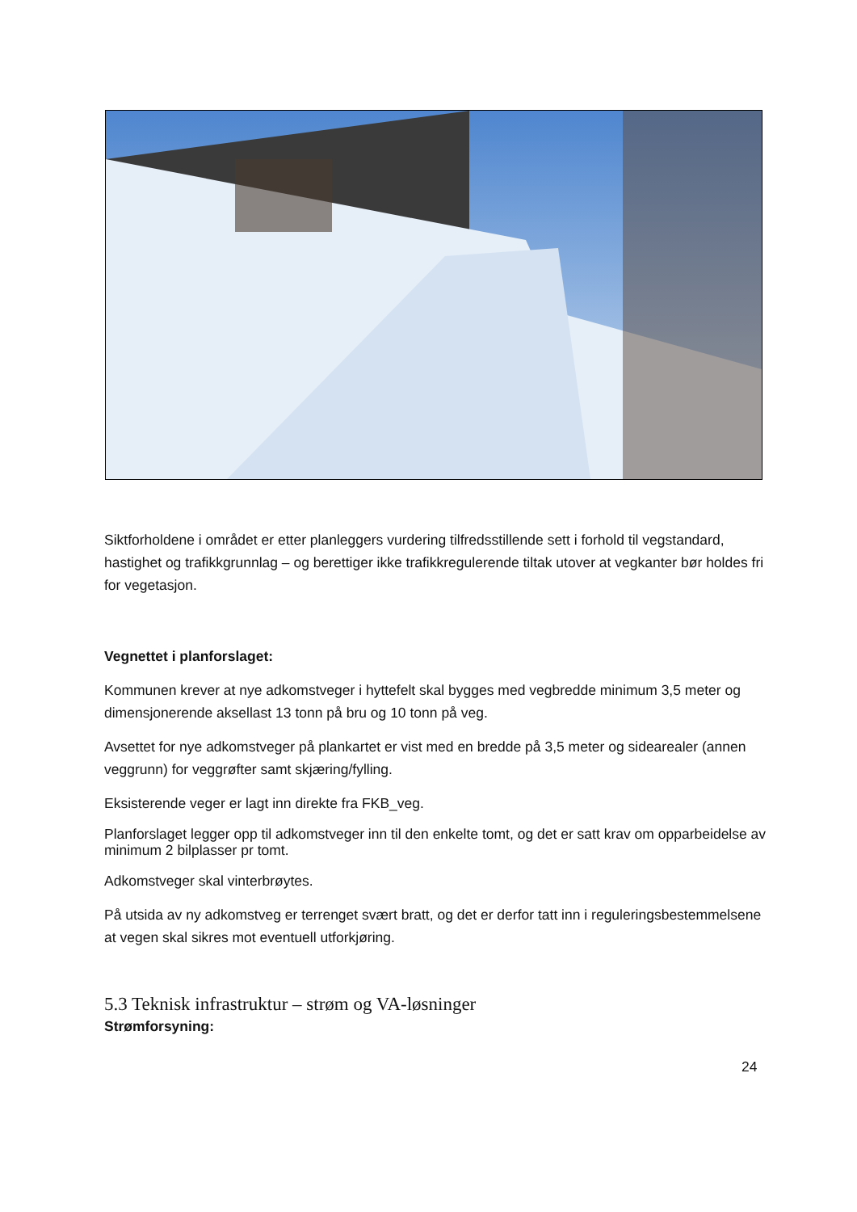Siktforholdene i området er etter planleggers vurdering tilfredsstillende sett i forhold til vegstandard, hastighet og trafikkgrunnlag – og berettiger ikke trafikkregulerende tiltak utover at vegkanter bør holdes fri for vegetasjon.
Vegnettet i planforslaget:
Kommunen krever at nye adkomstveger i hyttefelt skal bygges med vegbredde minimum 3,5 meter og dimensjonerende aksellast 13 tonn på bru og 10 tonn på veg.
Avsettet for nye adkomstveger på plankartet er vist med en bredde på 3,5 meter og sidearealer (annen veggrunn) for veggrøfter samt skjæring/fylling.
Eksisterende veger er lagt inn direkte fra FKB_veg.
Planforslaget legger opp til adkomstveger inn til den enkelte tomt, og det er satt krav om opparbeidelse av minimum 2 bilplasser pr tomt.
Adkomstveger skal vinterbrøytes.
På utsida av ny adkomstveg er terrenget svært bratt, og det er derfor tatt inn i reguleringsbestemmelsene at vegen skal sikres mot eventuell utforkjøring.
5.3 Teknisk infrastruktur – strøm og VA-løsninger
Strømforsyning:
24